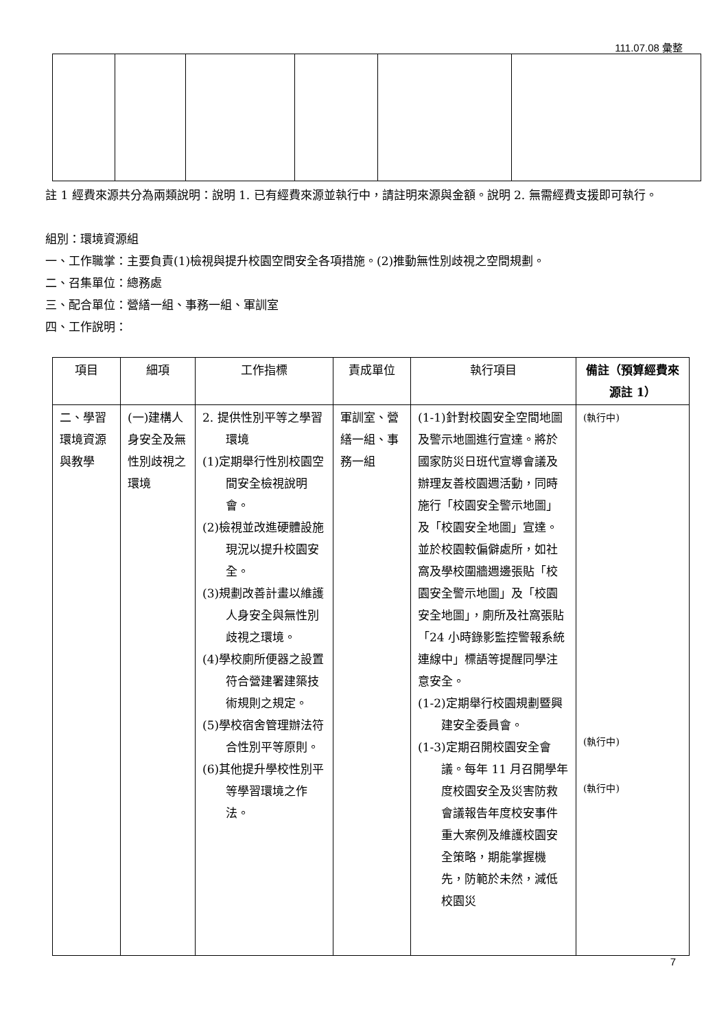111.07.08 彙整
註 1 經費來源共分為兩類說明：說明 1. 已有經費來源並執行中，請註明來源與金額。說明 2. 無需經費支援即可執行。
組別：環境資源組
一、工作職掌：主要負責(1)檢視與提升校園空間安全各項措施。(2)推動無性別歧視之空間規劃。
二、召集單位：總務處
三、配合單位：營繕一組、事務一組、軍訓室
四、工作說明：
| 項目 | 細項 | 工作指標 | 責成單位 | 執行項目 | 備註（預算經費來源註 1） |
| --- | --- | --- | --- | --- | --- |
| 二、學習環境資源與教學 | (一)建構人身安全及無性別歧視之環境 | 2. 提供性別平等之學習環境 (1)定期舉行性別校園空間安全檢視說明會。 (2)檢視並改進硬體設施現況以提升校園安全。 (3)規劃改善計畫以維護人身安全與無性別歧視之環境。 (4)學校廁所便器之設置符合營建署建築技術規則之規定。 (5)學校宿舍管理辦法符合性別平等原則。 (6)其他提升學校性別平等學習環境之作法。 | 軍訓室、營繕一組、事務一組 | (1-1)針對校園安全空間地圖及警示地圖進行宣達。將於國家防災日班代宣導會議及辦理友善校園週活動，同時施行「校園安全警示地圖」及「校園安全地圖」宣達。並於校園較偏僻處所，如社窩及學校圍牆週邊張貼「校園安全警示地圖」及「校園安全地圖」，廁所及社窩張貼「24 小時錄影監控警報系統連線中」標語等提醒同學注意安全。 (1-2)定期舉行校園規劃暨興建安全委員會。 (1-3)定期召開校園安全會議。每年 11 月召開學年度校園安全及災害防救會議報告年度校安事件重大案例及維護校園安全策略，期能掌握機先，防範於未然，減低校園災 | (執行中) (執行中) (執行中) |
7